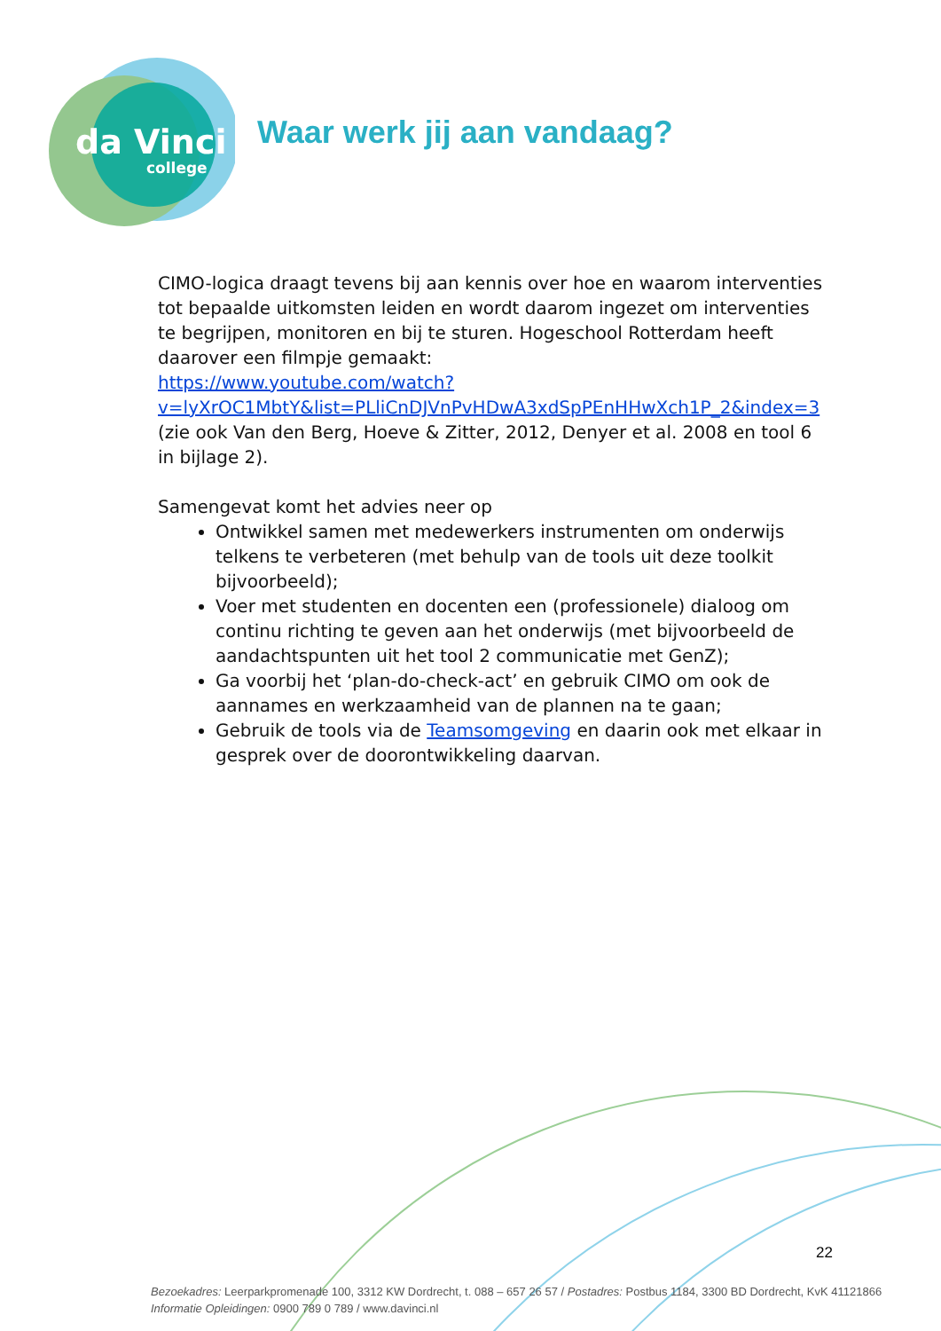da Vinci
college
Waar werk jij aan vandaag?
CIMO-logica draagt tevens bij aan kennis over hoe en waarom interventies tot bepaalde uitkomsten leiden en wordt daarom ingezet om interventies te begrijpen, monitoren en bij te sturen. Hogeschool Rotterdam heeft daarover een filmpje gemaakt:
https://www.youtube.com/watch?v=lyXrOC1MbtY&list=PLliCnDJVnPvHDwA3xdSpPEnHHwXch1P_2&index=3
(zie ook Van den Berg, Hoeve & Zitter, 2012, Denyer et al. 2008 en tool 6 in bijlage 2).
Samengevat komt het advies neer op
Ontwikkel samen met medewerkers instrumenten om onderwijs telkens te verbeteren (met behulp van de tools uit deze toolkit bijvoorbeeld);
Voer met studenten en docenten een (professionele) dialoog om continu richting te geven aan het onderwijs (met bijvoorbeeld de aandachtspunten uit het tool 2 communicatie met GenZ);
Ga voorbij het ‘plan-do-check-act’ en gebruik CIMO om ook de aannames en werkzaamheid van de plannen na te gaan;
Gebruik de tools via de Teamsomgeving en daarin ook met elkaar in gesprek over de doorontwikkeling daarvan.
22
Bezoekadres: Leerparkpromenade 100, 3312 KW Dordrecht, t. 088 – 657 26 57 / Postadres: Postbus 1184, 3300 BD Dordrecht, KvK 41121866
Informatie Opleidingen: 0900 789 0 789 / www.davinci.nl